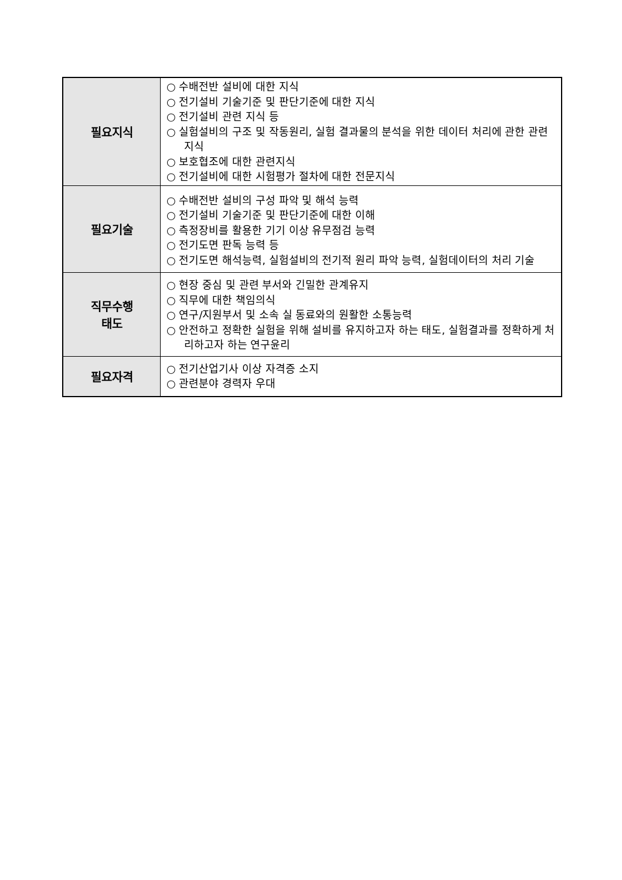| 필요지식 | ○ 수배전반 설비에 대한 지식 ○ 전기설비 기술기준 및 판단기준에 대한 지식 ○ 전기설비 관련 지식 등 ○ 실험설비의 구조 및 작동원리, 실험 결과물의 분석을 위한 데이터 처리에 관한 관련지식 ○ 보호협조에 대한 관련지식 ○ 전기설비에 대한 시험평가 절차에 대한 전문지식 |
| 필요기술 | ○ 수배전반 설비의 구성 파악 및 해석 능력 ○ 전기설비 기술기준 및 판단기준에 대한 이해 ○ 측정장비를 활용한 기기 이상 유무점검 능력 ○ 전기도면 판독 능력 등 ○ 전기도면 해석능력, 실험설비의 전기적 원리 파악 능력, 실험데이터의 처리 기술 |
| 직무수행 태도 | ○ 현장 중심 및 관련 부서와 긴밀한 관계유지 ○ 직무에 대한 책임의식 ○ 연구/지원부서 및 소속 실 동료와의 원활한 소통능력 ○ 안전하고 정확한 실험을 위해 설비를 유지하고자 하는 태도, 실험결과를 정확하게 처리하고자 하는 연구윤리 |
| 필요자격 | ○ 전기산업기사 이상 자격증 소지 ○ 관련분야 경력자 우대 |